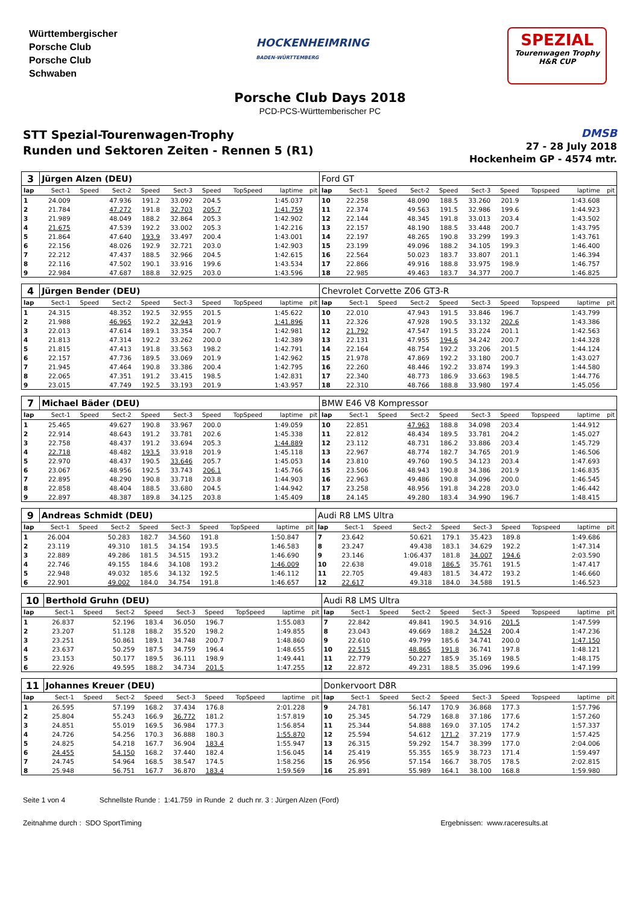Württembergischer
Porsche Club
Porsche Club
Schwaben
HOCKENHEIMRING
BADEN-WÜRTTEMBERG
SPEZIAL
Tourenwagen Trophy
H&R CUP
Porsche Club Days 2018
PCD-PCS-Württemberischer PC
STT Spezial-Tourenwagen-Trophy
Runden und Sektoren Zeiten - Rennen 5 (R1)
DMSB
27 - 28 July 2018
Hockenheim GP - 4574 mtr.
| 3 | Jürgen Alzen (DEU) | | | | | | | | | Ford GT | | | | | | | | | |
| lap | Sect-1 | Speed | Sect-2 | Speed | Sect-3 | Speed | TopSpeed | laptime | pit | lap | Sect-1 | Speed | Sect-2 | Speed | Sect-3 | Speed | Topspeed | laptime | pit |
| 1 | 24.009 | | 47.936 | 191.2 | 33.092 | 204.5 | | 1:45.037 | | 10 | 22.258 | | 48.090 | 188.5 | 33.260 | 201.9 | | 1:43.608 | |
| 2 | 21.784 | | 47.272 | 191.8 | 32.703 | 205.7 | | 1:41.759 | | 11 | 22.374 | | 49.563 | 191.5 | 32.986 | 199.6 | | 1:44.923 | |
| 3 | 21.989 | | 48.049 | 188.2 | 32.864 | 205.3 | | 1:42.902 | | 12 | 22.144 | | 48.345 | 191.8 | 33.013 | 203.4 | | 1:43.502 | |
| 4 | 21.675 | | 47.539 | 192.2 | 33.002 | 205.3 | | 1:42.216 | | 13 | 22.157 | | 48.190 | 188.5 | 33.448 | 200.7 | | 1:43.795 | |
| 5 | 21.864 | | 47.640 | 193.9 | 33.497 | 200.4 | | 1:43.001 | | 14 | 22.197 | | 48.265 | 190.8 | 33.299 | 199.3 | | 1:43.761 | |
| 6 | 22.156 | | 48.026 | 192.9 | 32.721 | 203.0 | | 1:42.903 | | 15 | 23.199 | | 49.096 | 188.2 | 34.105 | 199.3 | | 1:46.400 | |
| 7 | 22.212 | | 47.437 | 188.5 | 32.966 | 204.5 | | 1:42.615 | | 16 | 22.564 | | 50.023 | 183.7 | 33.807 | 201.1 | | 1:46.394 | |
| 8 | 22.116 | | 47.502 | 190.1 | 33.916 | 199.6 | | 1:43.534 | | 17 | 22.866 | | 49.916 | 188.8 | 33.975 | 198.9 | | 1:46.757 | |
| 9 | 22.984 | | 47.687 | 188.8 | 32.925 | 203.0 | | 1:43.596 | | 18 | 22.985 | | 49.463 | 183.7 | 34.377 | 200.7 | | 1:46.825 | |
| 4 | Jürgen Bender (DEU) | | | | | | | | | Chevrolet Corvette Z06 GT3-R | | | | | | | | | |
| lap | Sect-1 | Speed | Sect-2 | Speed | Sect-3 | Speed | TopSpeed | laptime | pit | lap | Sect-1 | Speed | Sect-2 | Speed | Sect-3 | Speed | Topspeed | laptime | pit |
| 1 | 24.315 | | 48.352 | 192.5 | 32.955 | 201.5 | | 1:45.622 | | 10 | 22.010 | | 47.943 | 191.5 | 33.846 | 196.7 | | 1:43.799 | |
| 2 | 21.988 | | 46.965 | 192.2 | 32.943 | 201.9 | | 1:41.896 | | 11 | 22.326 | | 47.928 | 190.5 | 33.132 | 202.6 | | 1:43.386 | |
| 3 | 22.013 | | 47.614 | 189.1 | 33.354 | 200.7 | | 1:42.981 | | 12 | 21.792 | | 47.547 | 191.5 | 33.224 | 201.1 | | 1:42.563 | |
| 4 | 21.813 | | 47.314 | 192.2 | 33.262 | 200.0 | | 1:42.389 | | 13 | 22.131 | | 47.955 | 194.6 | 34.242 | 200.7 | | 1:44.328 | |
| 5 | 21.815 | | 47.413 | 191.8 | 33.563 | 198.2 | | 1:42.791 | | 14 | 22.164 | | 48.754 | 192.2 | 33.206 | 201.5 | | 1:44.124 | |
| 6 | 22.157 | | 47.736 | 189.5 | 33.069 | 201.9 | | 1:42.962 | | 15 | 21.978 | | 47.869 | 192.2 | 33.180 | 200.7 | | 1:43.027 | |
| 7 | 21.945 | | 47.464 | 190.8 | 33.386 | 200.4 | | 1:42.795 | | 16 | 22.260 | | 48.446 | 192.2 | 33.874 | 199.3 | | 1:44.580 | |
| 8 | 22.065 | | 47.351 | 191.2 | 33.415 | 198.5 | | 1:42.831 | | 17 | 22.340 | | 48.773 | 186.9 | 33.663 | 198.5 | | 1:44.776 | |
| 9 | 23.015 | | 47.749 | 192.5 | 33.193 | 201.9 | | 1:43.957 | | 18 | 22.310 | | 48.766 | 188.8 | 33.980 | 197.4 | | 1:45.056 | |
| 7 | Michael Bäder (DEU) | | | | | | | | | BMW E46 V8 Kompressor | | | | | | | | | |
| lap | Sect-1 | Speed | Sect-2 | Speed | Sect-3 | Speed | TopSpeed | laptime | pit | lap | Sect-1 | Speed | Sect-2 | Speed | Sect-3 | Speed | Topspeed | laptime | pit |
| 1 | 25.465 | | 49.627 | 190.8 | 33.967 | 200.0 | | 1:49.059 | | 10 | 22.851 | | 47.963 | 188.8 | 34.098 | 203.4 | | 1:44.912 | |
| 2 | 22.914 | | 48.643 | 191.2 | 33.781 | 202.6 | | 1:45.338 | | 11 | 22.812 | | 48.434 | 189.5 | 33.781 | 204.2 | | 1:45.027 | |
| 3 | 22.758 | | 48.437 | 191.2 | 33.694 | 205.3 | | 1:44.889 | | 12 | 23.112 | | 48.731 | 186.2 | 33.886 | 203.4 | | 1:45.729 | |
| 4 | 22.718 | | 48.482 | 193.5 | 33.918 | 201.9 | | 1:45.118 | | 13 | 22.967 | | 48.774 | 182.7 | 34.765 | 201.9 | | 1:46.506 | |
| 5 | 22.970 | | 48.437 | 190.5 | 33.646 | 205.7 | | 1:45.053 | | 14 | 23.810 | | 49.760 | 190.5 | 34.123 | 203.4 | | 1:47.693 | |
| 6 | 23.067 | | 48.956 | 192.5 | 33.743 | 206.1 | | 1:45.766 | | 15 | 23.506 | | 48.943 | 190.8 | 34.386 | 201.9 | | 1:46.835 | |
| 7 | 22.895 | | 48.290 | 190.8 | 33.718 | 203.8 | | 1:44.903 | | 16 | 22.963 | | 49.486 | 190.8 | 34.096 | 200.0 | | 1:46.545 | |
| 8 | 22.858 | | 48.404 | 188.5 | 33.680 | 204.5 | | 1:44.942 | | 17 | 23.258 | | 48.956 | 191.8 | 34.228 | 203.0 | | 1:46.442 | |
| 9 | 22.897 | | 48.387 | 189.8 | 34.125 | 203.8 | | 1:45.409 | | 18 | 24.145 | | 49.280 | 183.4 | 34.990 | 196.7 | | 1:48.415 | |
| 9 | Andreas Schmidt (DEU) | | | | | | | | | Audi R8 LMS Ultra | | | | | | | | | |
| lap | Sect-1 | Speed | Sect-2 | Speed | Sect-3 | Speed | TopSpeed | laptime | pit | lap | Sect-1 | Speed | Sect-2 | Speed | Sect-3 | Speed | Topspeed | laptime | pit |
| 1 | 26.004 | | 50.283 | 182.7 | 34.560 | 191.8 | | 1:50.847 | | 7 | 23.642 | | 50.621 | 179.1 | 35.423 | 189.8 | | 1:49.686 | |
| 2 | 23.119 | | 49.310 | 181.5 | 34.154 | 193.5 | | 1:46.583 | | 8 | 23.247 | | 49.438 | 183.1 | 34.629 | 192.2 | | 1:47.314 | |
| 3 | 22.889 | | 49.286 | 181.5 | 34.515 | 193.2 | | 1:46.690 | | 9 | 23.146 | | 1:06.437 | 181.8 | 34.007 | 194.6 | | 2:03.590 | |
| 4 | 22.746 | | 49.155 | 184.6 | 34.108 | 193.2 | | 1:46.009 | | 10 | 22.638 | | 49.018 | 186.5 | 35.761 | 191.5 | | 1:47.417 | |
| 5 | 22.948 | | 49.032 | 185.6 | 34.132 | 192.5 | | 1:46.112 | | 11 | 22.705 | | 49.483 | 181.5 | 34.472 | 193.2 | | 1:46.660 | |
| 6 | 22.901 | | 49.002 | 184.0 | 34.754 | 191.8 | | 1:46.657 | | 12 | 22.617 | | 49.318 | 184.0 | 34.588 | 191.5 | | 1:46.523 | |
| 10 | Berthold Gruhn (DEU) | | | | | | | | | Audi R8 LMS Ultra | | | | | | | | | |
| lap | Sect-1 | Speed | Sect-2 | Speed | Sect-3 | Speed | TopSpeed | laptime | pit | lap | Sect-1 | Speed | Sect-2 | Speed | Sect-3 | Speed | Topspeed | laptime | pit |
| 1 | 26.837 | | 52.196 | 183.4 | 36.050 | 196.7 | | 1:55.083 | | 7 | 22.842 | | 49.841 | 190.5 | 34.916 | 201.5 | | 1:47.599 | |
| 2 | 23.207 | | 51.128 | 188.2 | 35.520 | 198.2 | | 1:49.855 | | 8 | 23.043 | | 49.669 | 188.2 | 34.524 | 200.4 | | 1:47.236 | |
| 3 | 23.251 | | 50.861 | 189.1 | 34.748 | 200.7 | | 1:48.860 | | 9 | 22.610 | | 49.799 | 185.6 | 34.741 | 200.0 | | 1:47.150 | |
| 4 | 23.637 | | 50.259 | 187.5 | 34.759 | 196.4 | | 1:48.655 | | 10 | 22.515 | | 48.865 | 191.8 | 36.741 | 197.8 | | 1:48.121 | |
| 5 | 23.153 | | 50.177 | 189.5 | 36.111 | 198.9 | | 1:49.441 | | 11 | 22.779 | | 50.227 | 185.9 | 35.169 | 198.5 | | 1:48.175 | |
| 6 | 22.926 | | 49.595 | 188.2 | 34.734 | 201.5 | | 1:47.255 | | 12 | 22.872 | | 49.231 | 188.5 | 35.096 | 199.6 | | 1:47.199 | |
| 11 | Johannes Kreuer (DEU) | | | | | | | | | Donkervoort D8R | | | | | | | | | |
| lap | Sect-1 | Speed | Sect-2 | Speed | Sect-3 | Speed | TopSpeed | laptime | pit | lap | Sect-1 | Speed | Sect-2 | Speed | Sect-3 | Speed | Topspeed | laptime | pit |
| 1 | 26.595 | | 57.199 | 168.2 | 37.434 | 176.8 | | 2:01.228 | | 9 | 24.781 | | 56.147 | 170.9 | 36.868 | 177.3 | | 1:57.796 | |
| 2 | 25.804 | | 55.243 | 166.9 | 36.772 | 181.2 | | 1:57.819 | | 10 | 25.345 | | 54.729 | 168.8 | 37.186 | 177.6 | | 1:57.260 | |
| 3 | 24.851 | | 55.019 | 169.5 | 36.984 | 177.3 | | 1:56.854 | | 11 | 25.344 | | 54.888 | 169.0 | 37.105 | 174.2 | | 1:57.337 | |
| 4 | 24.726 | | 54.256 | 170.3 | 36.888 | 180.3 | | 1:55.870 | | 12 | 25.594 | | 54.612 | 171.2 | 37.219 | 177.9 | | 1:57.425 | |
| 5 | 24.825 | | 54.218 | 167.7 | 36.904 | 183.4 | | 1:55.947 | | 13 | 26.315 | | 59.292 | 154.7 | 38.399 | 177.0 | | 2:04.006 | |
| 6 | 24.455 | | 54.150 | 168.2 | 37.440 | 182.4 | | 1:56.045 | | 14 | 25.419 | | 55.355 | 165.9 | 38.723 | 171.4 | | 1:59.497 | |
| 7 | 24.745 | | 54.964 | 168.5 | 38.547 | 174.5 | | 1:58.256 | | 15 | 26.956 | | 57.154 | 166.7 | 38.705 | 178.5 | | 2:02.815 | |
| 8 | 25.948 | | 56.751 | 167.7 | 36.870 | 183.4 | | 1:59.569 | | 16 | 25.891 | | 55.989 | 164.1 | 38.100 | 168.8 | | 1:59.980 | |
Seite 1 von 4 Schnellste Runde : 1:41.759 in Runde 2 duch nr. 3 : Jürgen Alzen (Ford)
Zeitnahme durch : SDO SportTiming Ergebnissen: www.raceresults.at